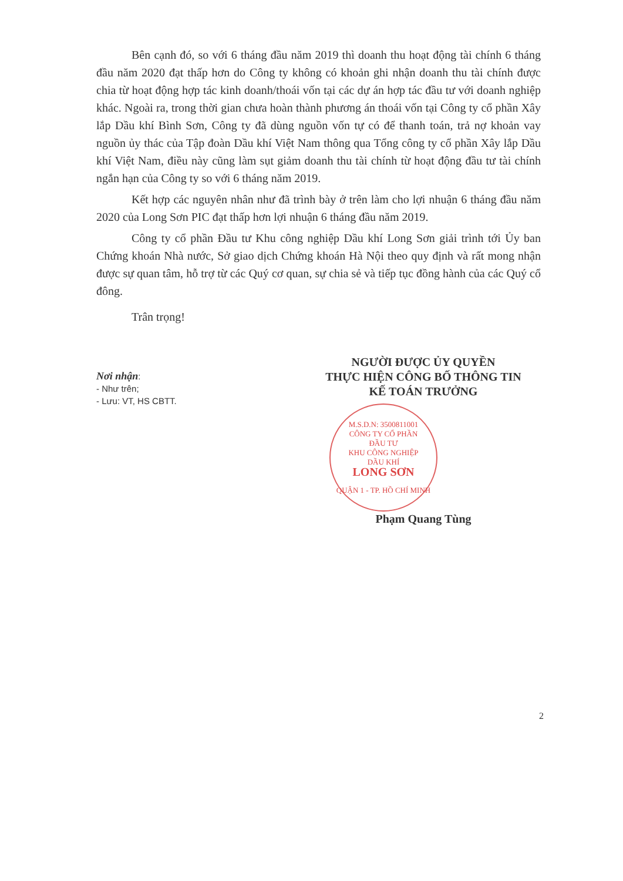Bên cạnh đó, so với 6 tháng đầu năm 2019 thì doanh thu hoạt động tài chính 6 tháng đầu năm 2020 đạt thấp hơn do Công ty không có khoản ghi nhận doanh thu tài chính được chia từ hoạt động hợp tác kinh doanh/thoái vốn tại các dự án hợp tác đầu tư với doanh nghiệp khác. Ngoài ra, trong thời gian chưa hoàn thành phương án thoái vốn tại Công ty cổ phần Xây lắp Dầu khí Bình Sơn, Công ty đã dùng nguồn vốn tự có để thanh toán, trả nợ khoản vay nguồn ủy thác của Tập đoàn Dầu khí Việt Nam thông qua Tổng công ty cổ phần Xây lắp Dầu khí Việt Nam, điều này cũng làm sụt giảm doanh thu tài chính từ hoạt động đầu tư tài chính ngắn hạn của Công ty so với 6 tháng năm 2019.
Kết hợp các nguyên nhân như đã trình bày ở trên làm cho lợi nhuận 6 tháng đầu năm 2020 của Long Sơn PIC đạt thấp hơn lợi nhuận 6 tháng đầu năm 2019.
Công ty cổ phần Đầu tư Khu công nghiệp Dầu khí Long Sơn giải trình tới Ủy ban Chứng khoán Nhà nước, Sở giao dịch Chứng khoán Hà Nội theo quy định và rất mong nhận được sự quan tâm, hỗ trợ từ các Quý cơ quan, sự chia sẻ và tiếp tục đồng hành của các Quý cổ đông.
Trân trọng!
Nơi nhận:
- Như trên;
- Lưu: VT, HS CBTT.
NGƯỜI ĐƯỢC ỦY QUYỀN
THỰC HIỆN CÔNG BỐ THÔNG TIN
KẾ TOÁN TRƯỞNG
M.S.D.N: 3500811001
CÔNG TY CỔ PHẦN
ĐẦU TƯ
KHU CÔNG NGHIỆP
DẦU KHÍ
LONG SƠN
QUẬN 1 - TP. HỒ CHÍ MINH
Phạm Quang Tùng
2